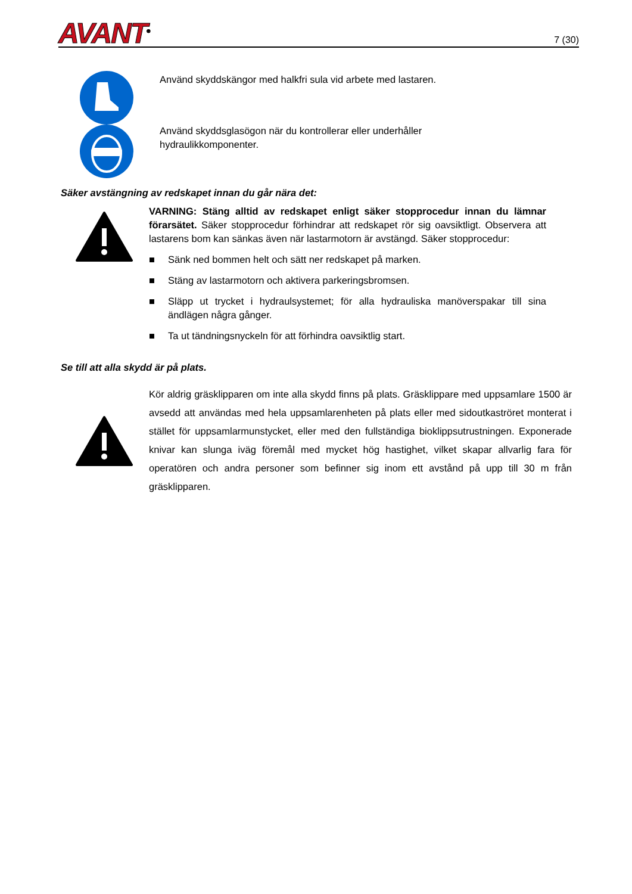AVANT<sup>®</sup>
7 (30)
Använd skyddskängor med halkfri sula vid arbete med lastaren.
Använd skyddsglasögon när du kontrollerar eller underhåller
hydraulikkomponenter.
Säker avstängning av redskapet innan du går nära det:
VARNING: Stäng alltid av redskapet enligt säker stopprocedur innan du lämnar förarsätet. Säker stopprocedur förhindrar att redskapet rör sig oavsiktligt. Observera att lastarens bom kan sänkas även när lastarmotorn är avstängd. Säker stopprocedur:
■ Sänk ned bommen helt och sätt ner redskapet på marken.
■ Stäng av lastarmotorn och aktivera parkeringsbromsen.
■ Släpp ut trycket i hydraulsystemet; för alla hydrauliska manöverspakar till sina ändlägen några gånger.
■ Ta ut tändningsnyckeln för att förhindra oavsiktlig start.
Se till att alla skydd är på plats.
Kör aldrig gräsklipparen om inte alla skydd finns på plats. Gräsklippare med uppsamlare 1500 är avsedd att användas med hela uppsamlarenheten på plats eller med sidoutkaströret monterat i stället för uppsamlarmunstycket, eller med den fullständiga bioklippsutrustningen. Exponerade knivar kan slunga iväg föremål med mycket hög hastighet, vilket skapar allvarlig fara för operatören och andra personer som befinner sig inom ett avstånd på upp till 30 m från gräsklipparen.